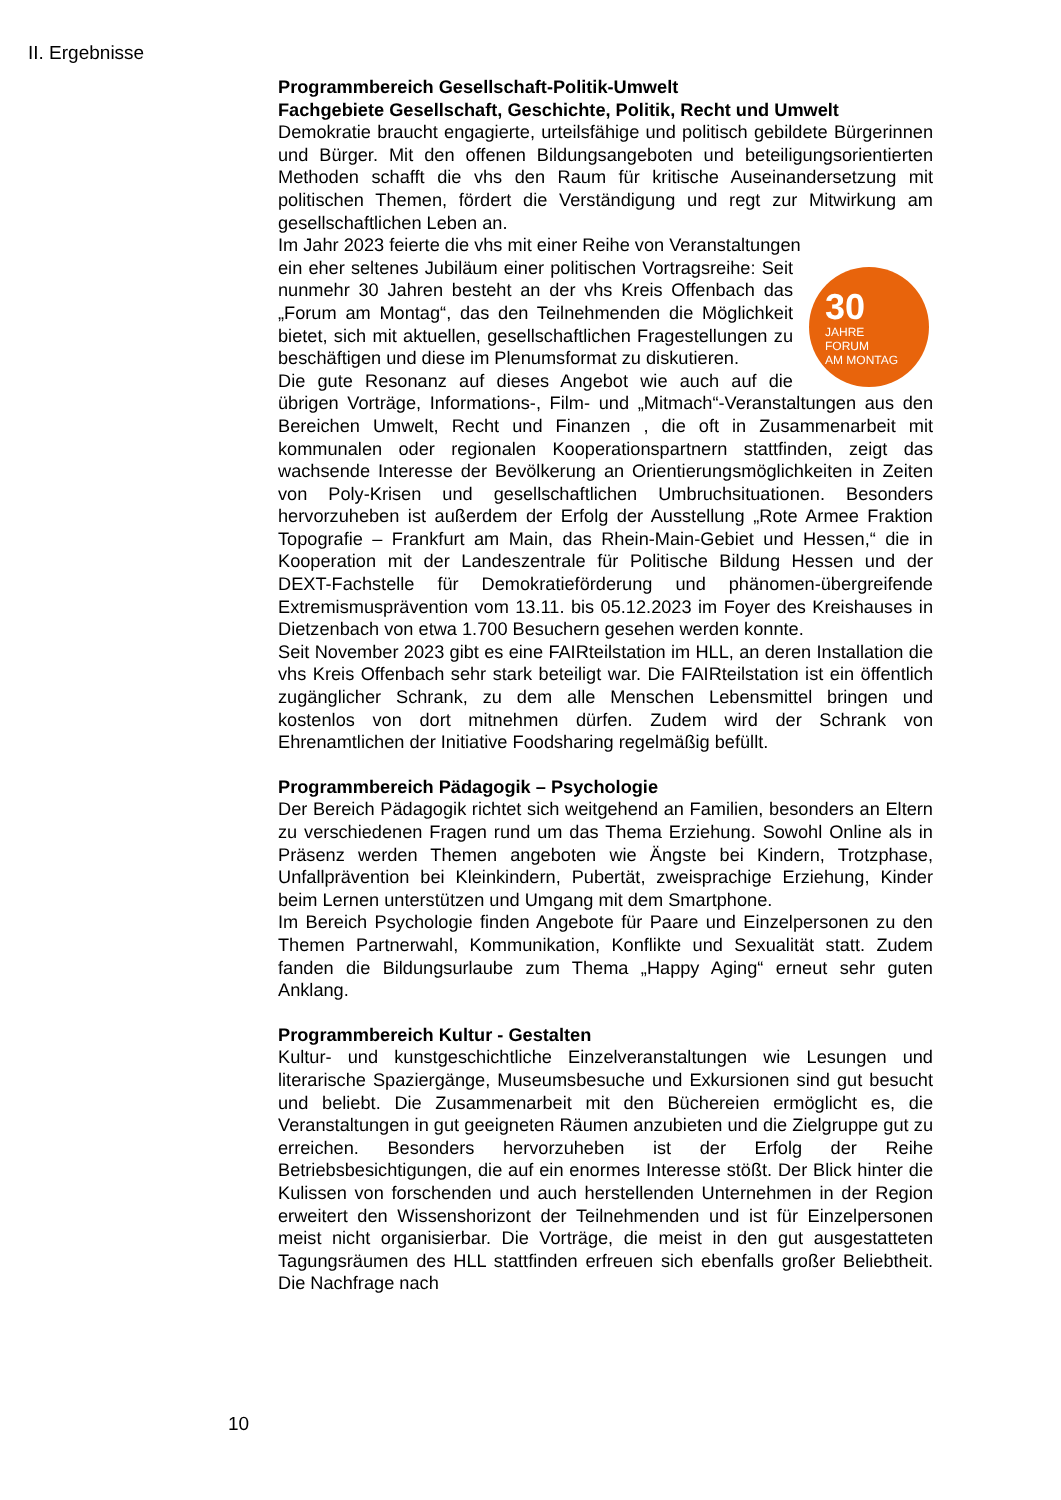II. Ergebnisse
Programmbereich Gesellschaft-Politik-Umwelt
Fachgebiete Gesellschaft, Geschichte, Politik, Recht und Umwelt
Demokratie braucht engagierte, urteilsfähige und politisch gebildete Bürgerinnen und Bürger. Mit den offenen Bildungsangeboten und beteiligungsorientierten Methoden schafft die vhs den Raum für kritische Auseinandersetzung mit politischen Themen, fördert die Verständigung und regt zur Mitwirkung am gesellschaftlichen Leben an.
Im Jahr 2023 feierte die vhs mit einer Reihe von Veranstaltungen
30
JAHRE
FORUM
AM MONTAG
ein eher seltenes Jubiläum einer politischen Vortragsreihe: Seit nunmehr 30 Jahren besteht an der vhs Kreis Offenbach das „Forum am Montag“, das den Teilnehmenden die Möglichkeit bietet, sich mit aktuellen, gesellschaftlichen Fragestellungen zu beschäftigen und diese im Plenumsformat zu diskutieren.
Die gute Resonanz auf dieses Angebot wie auch auf die übrigen Vorträge, Informations-, Film- und „Mitmach“-Veranstaltungen aus den Bereichen Umwelt, Recht und Finanzen , die oft in Zusammenarbeit mit kommunalen oder regionalen Kooperationspartnern stattfinden, zeigt das wachsende Interesse der Bevölkerung an Orientierungsmöglichkeiten in Zeiten von Poly-Krisen und gesellschaftlichen Umbruchsituationen. Besonders hervorzuheben ist außerdem der Erfolg der Ausstellung „Rote Armee Fraktion Topografie – Frankfurt am Main, das Rhein-Main-Gebiet und Hessen,“ die in Kooperation mit der Landeszentrale für Politische Bildung Hessen und der DEXT-Fachstelle für Demokratieförderung und phänomen-übergreifende Extremismusprävention vom 13.11. bis 05.12.2023 im Foyer des Kreishauses in Dietzenbach von etwa 1.700 Besuchern gesehen werden konnte.
Seit November 2023 gibt es eine FAIRteilstation im HLL, an deren Installation die vhs Kreis Offenbach sehr stark beteiligt war. Die FAIRteilstation ist ein öffentlich zugänglicher Schrank, zu dem alle Menschen Lebensmittel bringen und kostenlos von dort mitnehmen dürfen. Zudem wird der Schrank von Ehrenamtlichen der Initiative Foodsharing regelmäßig befüllt.
Programmbereich Pädagogik – Psychologie
Der Bereich Pädagogik richtet sich weitgehend an Familien, besonders an Eltern zu verschiedenen Fragen rund um das Thema Erziehung. Sowohl Online als in Präsenz werden Themen angeboten wie Ängste bei Kindern, Trotzphase, Unfallprävention bei Kleinkindern, Pubertät, zweisprachige Erziehung, Kinder beim Lernen unterstützen und Umgang mit dem Smartphone.
Im Bereich Psychologie finden Angebote für Paare und Einzelpersonen zu den Themen Partnerwahl, Kommunikation, Konflikte und Sexualität statt. Zudem fanden die Bildungsurlaube zum Thema „Happy Aging“ erneut sehr guten Anklang.
Programmbereich Kultur - Gestalten
Kultur- und kunstgeschichtliche Einzelveranstaltungen wie Lesungen und literarische Spaziergänge, Museumsbesuche und Exkursionen sind gut besucht und beliebt. Die Zusammenarbeit mit den Büchereien ermöglicht es, die Veranstaltungen in gut geeigneten Räumen anzubieten und die Zielgruppe gut zu erreichen. Besonders hervorzuheben ist der Erfolg der Reihe Betriebsbesichtigungen, die auf ein enormes Interesse stößt. Der Blick hinter die Kulissen von forschenden und auch herstellenden Unternehmen in der Region erweitert den Wissenshorizont der Teilnehmenden und ist für Einzelpersonen meist nicht organisierbar. Die Vorträge, die meist in den gut ausgestatteten Tagungsräumen des HLL stattfinden erfreuen sich ebenfalls großer Beliebtheit. Die Nachfrage nach
10